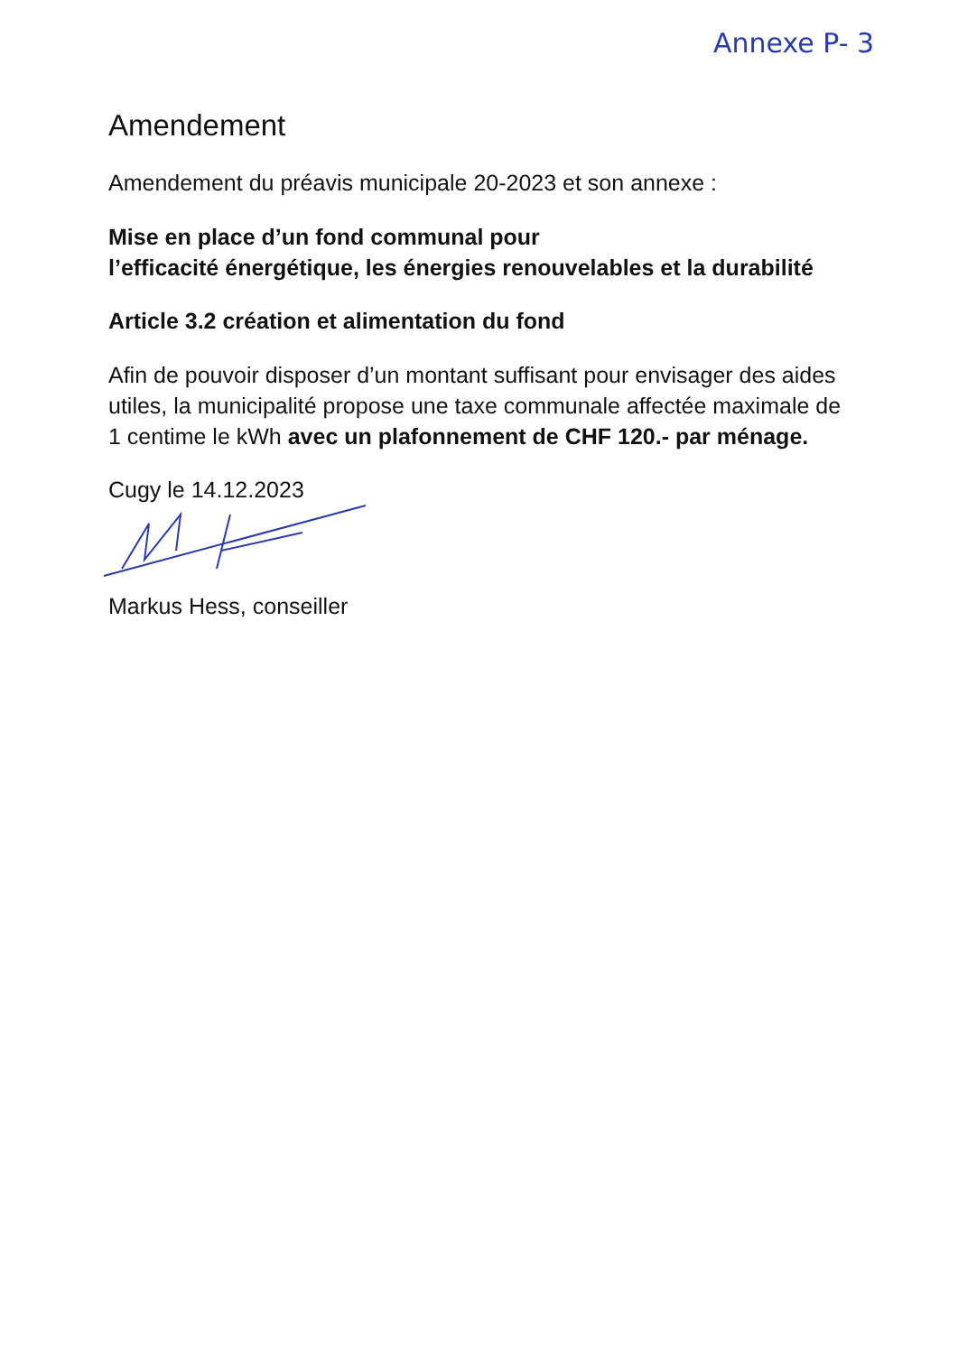Annexe P- 3
Amendement
Amendement du préavis municipale 20-2023 et son annexe :
Mise en place d’un fond communal pour
l’efficacité énergétique, les énergies renouvelables et la durabilité
Article 3.2 création et alimentation du fond
Afin de pouvoir disposer d’un montant suffisant pour envisager des aides utiles, la municipalité propose une taxe communale affectée maximale de 1 centime le kWh avec un plafonnement de CHF 120.- par ménage.
Cugy le 14.12.2023
Markus Hess, conseiller